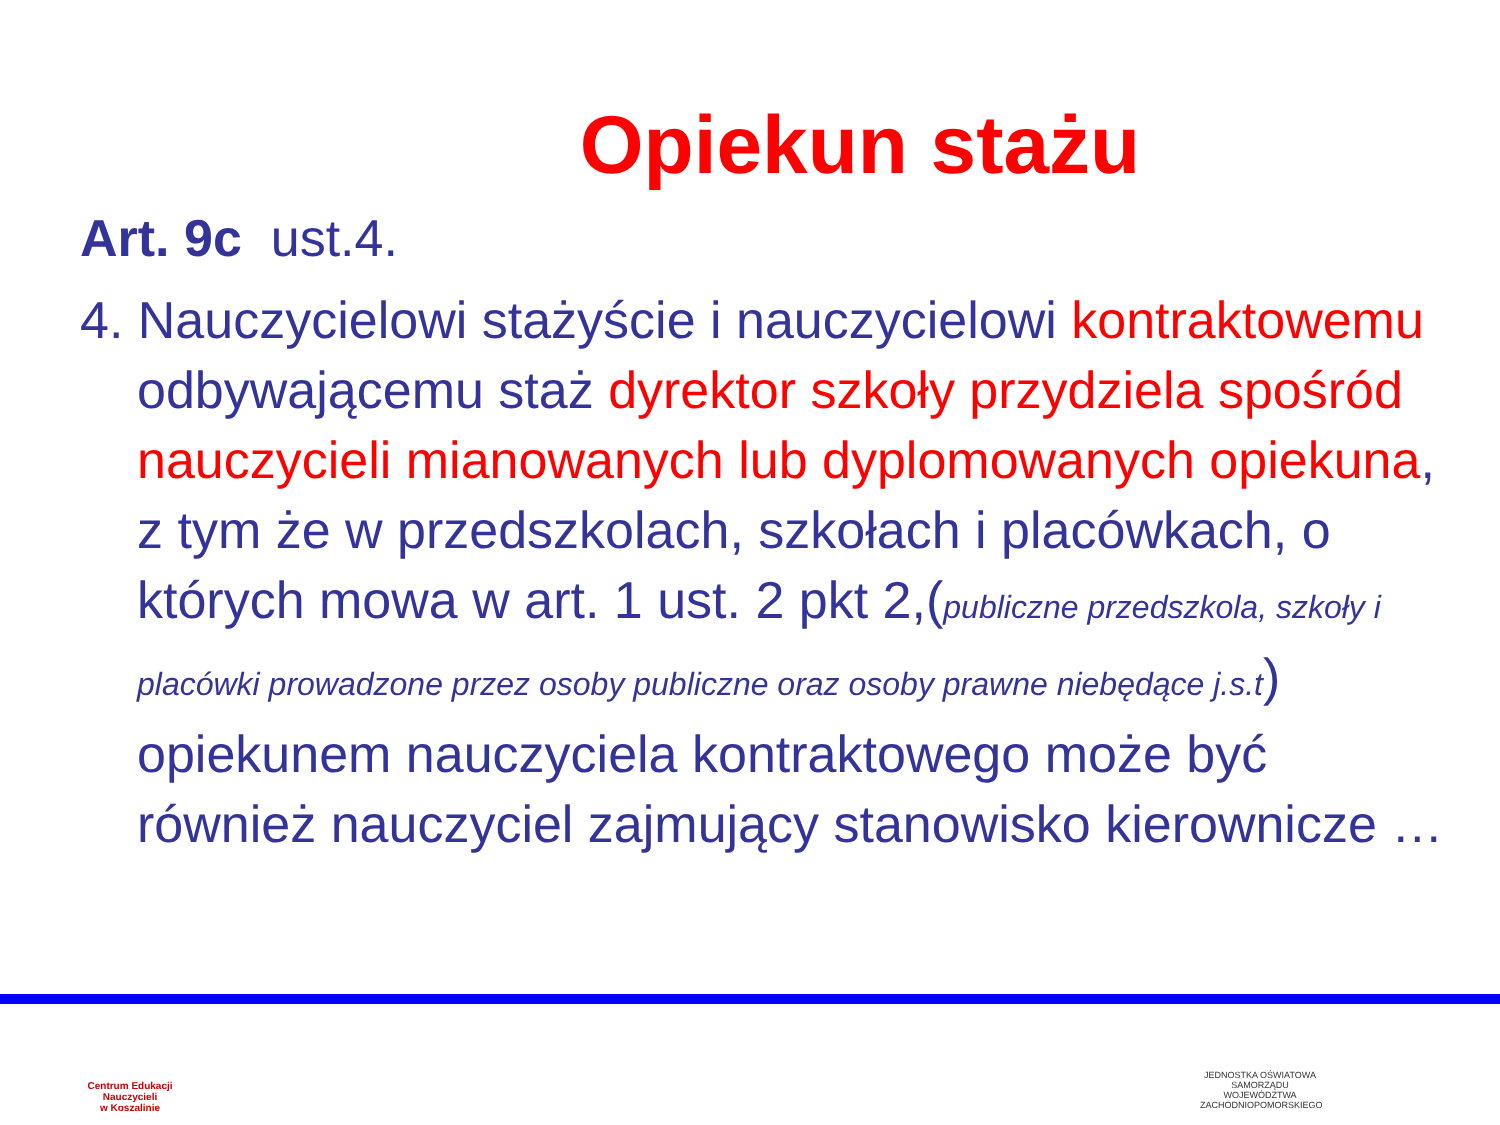Opiekun stażu
Art. 9c ust.4.
4. Nauczycielowi stażyście i nauczycielowi kontraktowemu odbywającemu staż dyrektor szkoły przydziela spośród nauczycieli mianowanych lub dyplomowanych opiekuna, z tym że w przedszkolach, szkołach i placówkach, o których mowa w art. 1 ust. 2 pkt 2,(publiczne przedszkola, szkoły i placówki prowadzone przez osoby publiczne oraz osoby prawne niebędące j.s.t) opiekunem nauczyciela kontraktowego może być również nauczyciel zajmujący stanowisko kierownicze …
Centrum Edukacji Nauczycieli
w Koszalinie
JEDNOSTKA OŚWIATOWA SAMORZĄDU WOJEWÓDZTWA ZACHODNIOPOMORSKIEGO